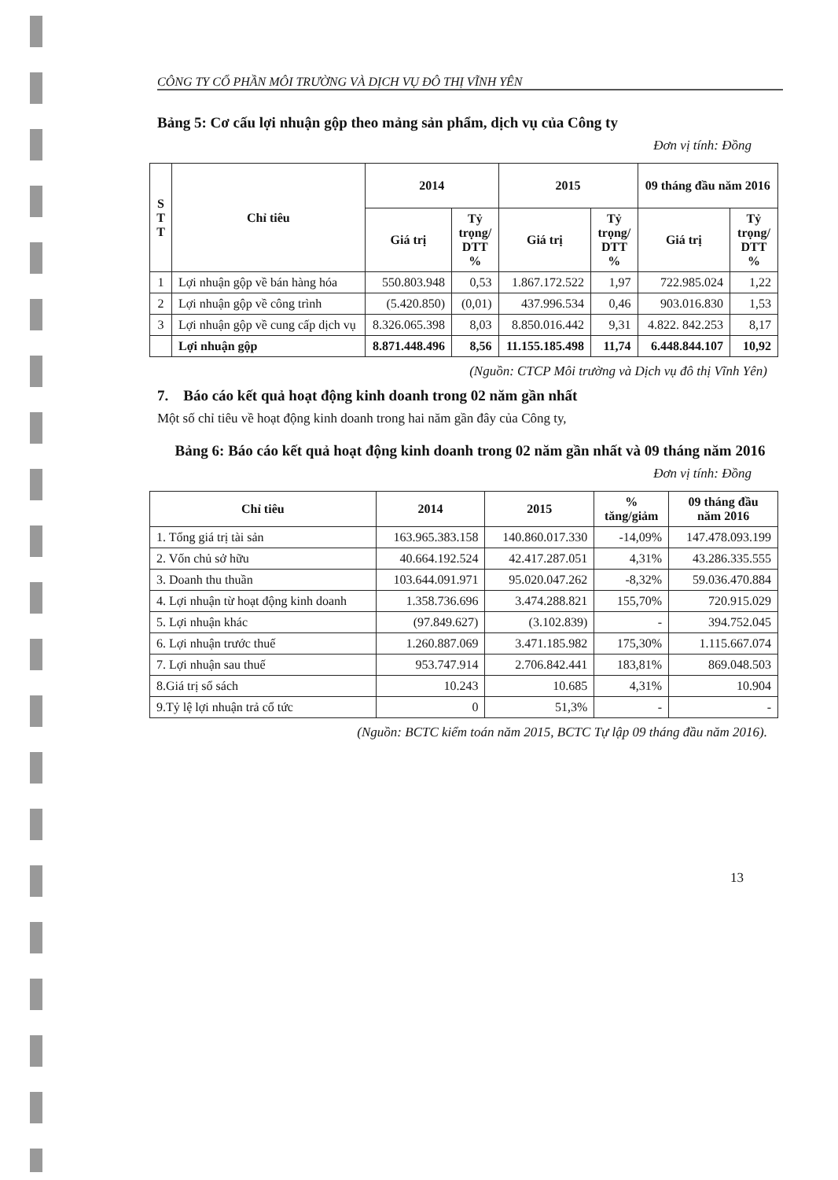CÔNG TY CỔ PHẦN MÔI TRƯỜNG VÀ DỊCH VỤ ĐÔ THỊ VĨNH YÊN
Bảng 5: Cơ cấu lợi nhuận gộp theo mảng sản phẩm, dịch vụ của Công ty
Đơn vị tính: Đồng
| S T T | Chỉ tiêu | 2014 | | 2015 | | 09 tháng đầu năm 2016 | |
| --- | --- | --- | --- | --- | --- | --- | --- |
| | | Giá trị | Tỷ trọng/ DTT % | Giá trị | Tỷ trọng/ DTT % | Giá trị | Tỷ trọng/ DTT % |
| 1 | Lợi nhuận gộp về bán hàng hóa | 550.803.948 | 0,53 | 1.867.172.522 | 1,97 | 722.985.024 | 1,22 |
| 2 | Lợi nhuận gộp về công trình | (5.420.850) | (0,01) | 437.996.534 | 0,46 | 903.016.830 | 1,53 |
| 3 | Lợi nhuận gộp về cung cấp dịch vụ | 8.326.065.398 | 8,03 | 8.850.016.442 | 9,31 | 4.822. 842.253 | 8,17 |
| | Lợi nhuận gộp | 8.871.448.496 | 8,56 | 11.155.185.498 | 11,74 | 6.448.844.107 | 10,92 |
(Nguồn: CTCP Môi trường và Dịch vụ đô thị Vĩnh Yên)
7. Báo cáo kết quả hoạt động kinh doanh trong 02 năm gần nhất
Một số chỉ tiêu về hoạt động kinh doanh trong hai năm gần đây của Công ty,
Bảng 6: Báo cáo kết quả hoạt động kinh doanh trong 02 năm gần nhất và 09 tháng năm 2016
Đơn vị tính: Đồng
| Chỉ tiêu | 2014 | 2015 | % tăng/giảm | 09 tháng đầu năm 2016 |
| --- | --- | --- | --- | --- |
| 1. Tổng giá trị tài sản | 163.965.383.158 | 140.860.017.330 | -14,09% | 147.478.093.199 |
| 2. Vốn chủ sở hữu | 40.664.192.524 | 42.417.287.051 | 4,31% | 43.286.335.555 |
| 3. Doanh thu thuần | 103.644.091.971 | 95.020.047.262 | -8,32% | 59.036.470.884 |
| 4. Lợi nhuận từ hoạt động kinh doanh | 1.358.736.696 | 3.474.288.821 | 155,70% | 720.915.029 |
| 5. Lợi nhuận khác | (97.849.627) | (3.102.839) | - | 394.752.045 |
| 6. Lợi nhuận trước thuế | 1.260.887.069 | 3.471.185.982 | 175,30% | 1.115.667.074 |
| 7. Lợi nhuận sau thuế | 953.747.914 | 2.706.842.441 | 183,81% | 869.048.503 |
| 8.Giá trị sổ sách | 10.243 | 10.685 | 4,31% | 10.904 |
| 9.Tỷ lệ lợi nhuận trả cổ tức | 0 | 51,3% | - | - |
(Nguồn: BCTC kiểm toán năm 2015, BCTC Tự lập 09 tháng đầu năm 2016).
13